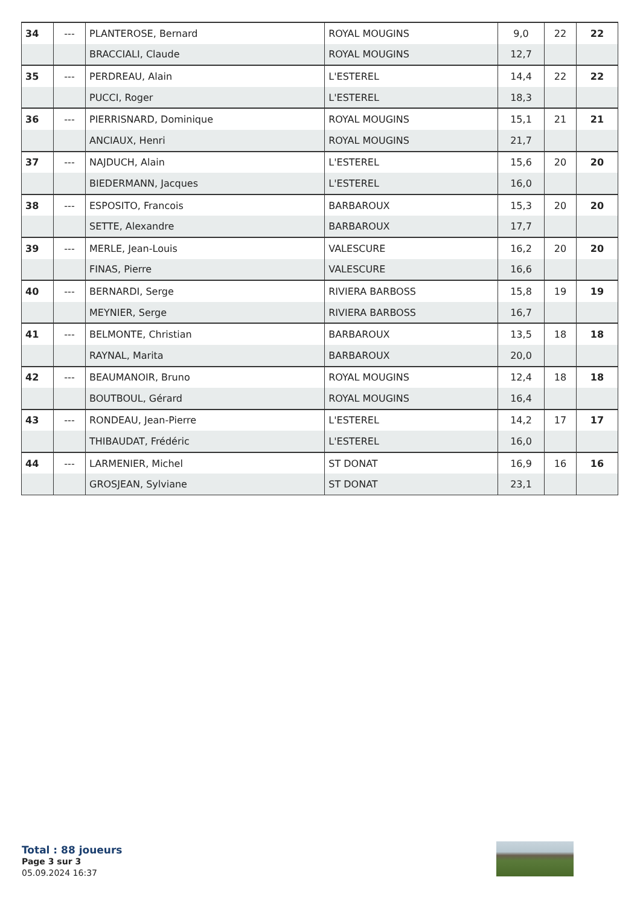| 34 | --- | PLANTEROSE, Bernard | ROYAL MOUGINS | 9,0 | 22 | 22 |
| | | BRACCIALI, Claude | ROYAL MOUGINS | 12,7 | | |
| 35 | --- | PERDREAU, Alain | L'ESTEREL | 14,4 | 22 | 22 |
| | | PUCCI, Roger | L'ESTEREL | 18,3 | | |
| 36 | --- | PIERRISNARD, Dominique | ROYAL MOUGINS | 15,1 | 21 | 21 |
| | | ANCIAUX, Henri | ROYAL MOUGINS | 21,7 | | |
| 37 | --- | NAJDUCH, Alain | L'ESTEREL | 15,6 | 20 | 20 |
| | | BIEDERMANN, Jacques | L'ESTEREL | 16,0 | | |
| 38 | --- | ESPOSITO, Francois | BARBAROUX | 15,3 | 20 | 20 |
| | | SETTE, Alexandre | BARBAROUX | 17,7 | | |
| 39 | --- | MERLE, Jean-Louis | VALESCURE | 16,2 | 20 | 20 |
| | | FINAS, Pierre | VALESCURE | 16,6 | | |
| 40 | --- | BERNARDI, Serge | RIVIERA BARBOSS | 15,8 | 19 | 19 |
| | | MEYNIER, Serge | RIVIERA BARBOSS | 16,7 | | |
| 41 | --- | BELMONTE, Christian | BARBAROUX | 13,5 | 18 | 18 |
| | | RAYNAL, Marita | BARBAROUX | 20,0 | | |
| 42 | --- | BEAUMANOIR, Bruno | ROYAL MOUGINS | 12,4 | 18 | 18 |
| | | BOUTBOUL, Gérard | ROYAL MOUGINS | 16,4 | | |
| 43 | --- | RONDEAU, Jean-Pierre | L'ESTEREL | 14,2 | 17 | 17 |
| | | THIBAUDAT, Frédéric | L'ESTEREL | 16,0 | | |
| 44 | --- | LARMENIER, Michel | ST DONAT | 16,9 | 16 | 16 |
| | | GROSJEAN, Sylviane | ST DONAT | 23,1 | | |
Total : 88 joueurs
Page 3 sur 3
05.09.2024 16:37